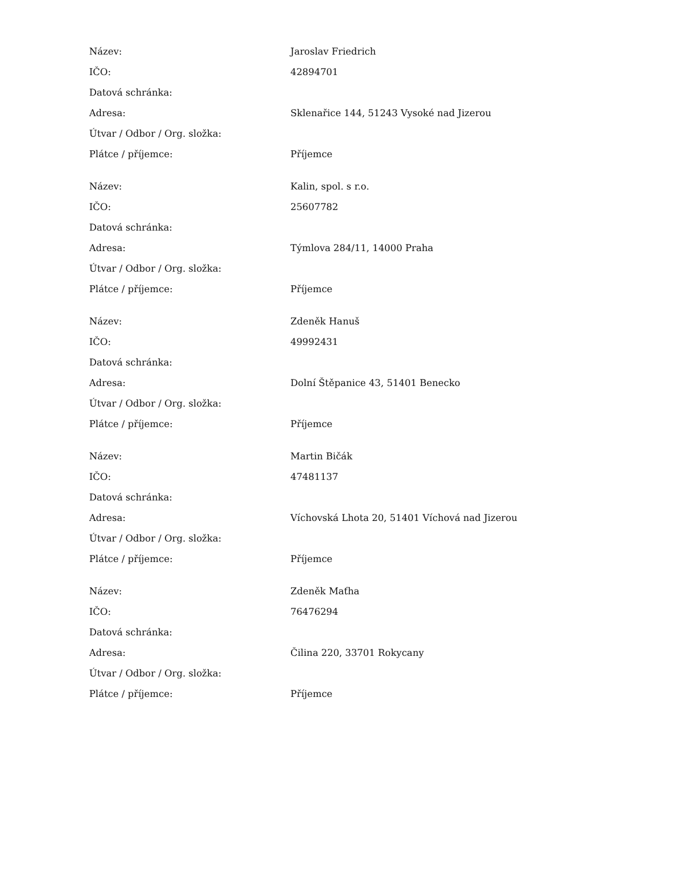| Název: | Jaroslav Friedrich |
| IČO: | 42894701 |
| Datová schránka: | |
| Adresa: | Sklenařice 144, 51243 Vysoké nad Jizerou |
| Útvar / Odbor / Org. složka: | |
| Plátce / příjemce: | Příjemce |
| Název: | Kalin, spol. s r.o. |
| IČO: | 25607782 |
| Datová schránka: | |
| Adresa: | Týmlova 284/11, 14000 Praha |
| Útvar / Odbor / Org. složka: | |
| Plátce / příjemce: | Příjemce |
| Název: | Zdeněk Hanuš |
| IČO: | 49992431 |
| Datová schránka: | |
| Adresa: | Dolní Štěpanice 43, 51401 Benecko |
| Útvar / Odbor / Org. složka: | |
| Plátce / příjemce: | Příjemce |
| Název: | Martin Bičák |
| IČO: | 47481137 |
| Datová schránka: | |
| Adresa: | Víchovská Lhota 20, 51401 Víchová nad Jizerou |
| Útvar / Odbor / Org. složka: | |
| Plátce / příjemce: | Příjemce |
| Název: | Zdeněk Maťha |
| IČO: | 76476294 |
| Datová schránka: | |
| Adresa: | Čilina 220, 33701 Rokycany |
| Útvar / Odbor / Org. složka: | |
| Plátce / příjemce: | Příjemce |